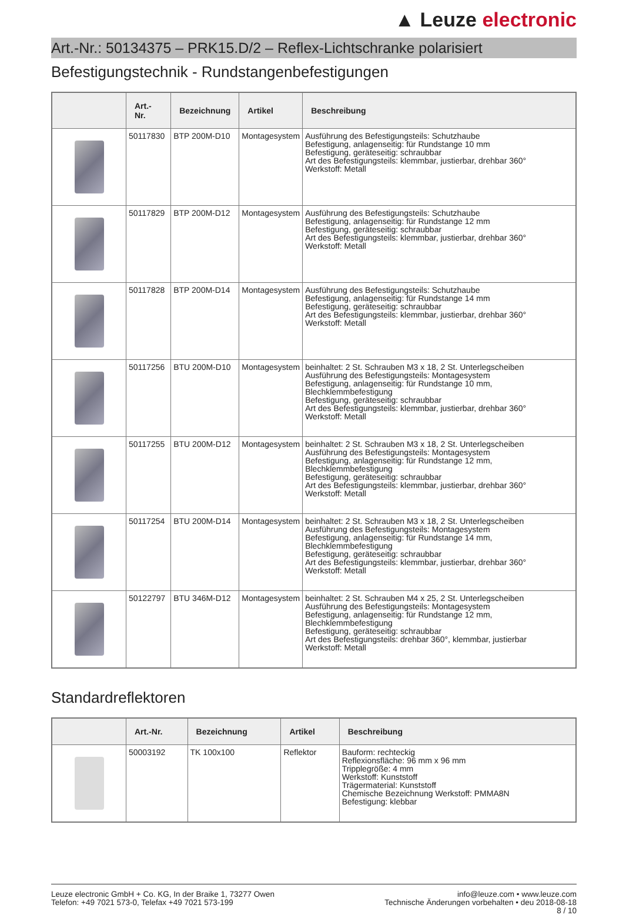▲ Leuze electronic
Art.-Nr.: 50134375 – PRK15.D/2 – Reflex-Lichtschranke polarisiert
Befestigungstechnik - Rundstangenbefestigungen
| | Art.-Nr. | Bezeichnung | Artikel | Beschreibung |
| --- | --- | --- | --- | --- |
| | 50117830 | BTP 200M-D10 | Montagesystem | Ausführung des Befestigungsteils: Schutzhaube Befestigung, anlagenseitig: für Rundstange 10 mm Befestigung, geräteseitig: schraubbar Art des Befestigungsteils: klemmbar, justierbar, drehbar 360° Werkstoff: Metall |
| | 50117829 | BTP 200M-D12 | Montagesystem | Ausführung des Befestigungsteils: Schutzhaube Befestigung, anlagenseitig: für Rundstange 12 mm Befestigung, geräteseitig: schraubbar Art des Befestigungsteils: klemmbar, justierbar, drehbar 360° Werkstoff: Metall |
| | 50117828 | BTP 200M-D14 | Montagesystem | Ausführung des Befestigungsteils: Schutzhaube Befestigung, anlagenseitig: für Rundstange 14 mm Befestigung, geräteseitig: schraubbar Art des Befestigungsteils: klemmbar, justierbar, drehbar 360° Werkstoff: Metall |
| | 50117256 | BTU 200M-D10 | Montagesystem | beinhaltet: 2 St. Schrauben M3 x 18, 2 St. Unterlegscheiben Ausführung des Befestigungsteils: Montagesystem Befestigung, anlagenseitig: für Rundstange 10 mm, Blechklemmbefestigung Befestigung, geräteseitig: schraubbar Art des Befestigungsteils: klemmbar, justierbar, drehbar 360° Werkstoff: Metall |
| | 50117255 | BTU 200M-D12 | Montagesystem | beinhaltet: 2 St. Schrauben M3 x 18, 2 St. Unterlegscheiben Ausführung des Befestigungsteils: Montagesystem Befestigung, anlagenseitig: für Rundstange 12 mm, Blechklemmbefestigung Befestigung, geräteseitig: schraubbar Art des Befestigungsteils: klemmbar, justierbar, drehbar 360° Werkstoff: Metall |
| | 50117254 | BTU 200M-D14 | Montagesystem | beinhaltet: 2 St. Schrauben M3 x 18, 2 St. Unterlegscheiben Ausführung des Befestigungsteils: Montagesystem Befestigung, anlagenseitig: für Rundstange 14 mm, Blechklemmbefestigung Befestigung, geräteseitig: schraubbar Art des Befestigungsteils: klemmbar, justierbar, drehbar 360° Werkstoff: Metall |
| | 50122797 | BTU 346M-D12 | Montagesystem | beinhaltet: 2 St. Schrauben M4 x 25, 2 St. Unterlegscheiben Ausführung des Befestigungsteils: Montagesystem Befestigung, anlagenseitig: für Rundstange 12 mm, Blechklemmbefestigung Befestigung, geräteseitig: schraubbar Art des Befestigungsteils: drehbar 360°, klemmbar, justierbar Werkstoff: Metall |
Standardreflektoren
| | Art.-Nr. | Bezeichnung | Artikel | Beschreibung |
| --- | --- | --- | --- | --- |
| | 50003192 | TK 100x100 | Reflektor | Bauform: rechteckig Reflexionsfläche: 96 mm x 96 mm Tripplegröße: 4 mm Werkstoff: Kunststoff Trägermaterial: Kunststoff Chemische Bezeichnung Werkstoff: PMMA8N Befestigung: klebbar |
Leuze electronic GmbH + Co. KG, In der Braike 1, 73277 Owen
Telefon: +49 7021 573-0, Telefax +49 7021 573-199
info@leuze.com • www.leuze.com
Technische Änderungen vorbehalten • deu 2018-08-18
8 / 10